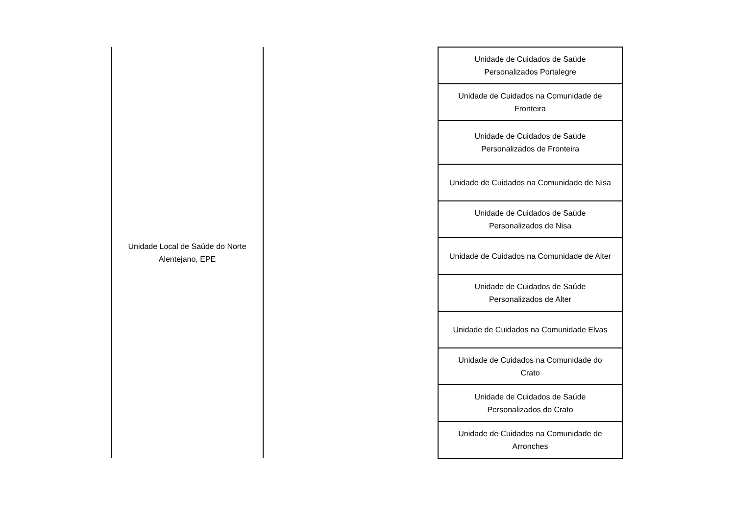| Unidade Local de Saúde do Norte Alentejano, EPE | | Unidade de Cuidados de Saúde Personalizados Portalegre |
| | | Unidade de Cuidados na Comunidade de Fronteira |
| | | Unidade de Cuidados de Saúde Personalizados de Fronteira |
| | | Unidade de Cuidados na Comunidade de Nisa |
| | | Unidade de Cuidados de Saúde Personalizados de Nisa |
| | | Unidade de Cuidados na Comunidade de Alter |
| | | Unidade de Cuidados de Saúde Personalizados de Alter |
| | | Unidade de Cuidados na Comunidade Elvas |
| | | Unidade de Cuidados na Comunidade do Crato |
| | | Unidade de Cuidados de Saúde Personalizados do Crato |
| | | Unidade de Cuidados na Comunidade de Arronches |